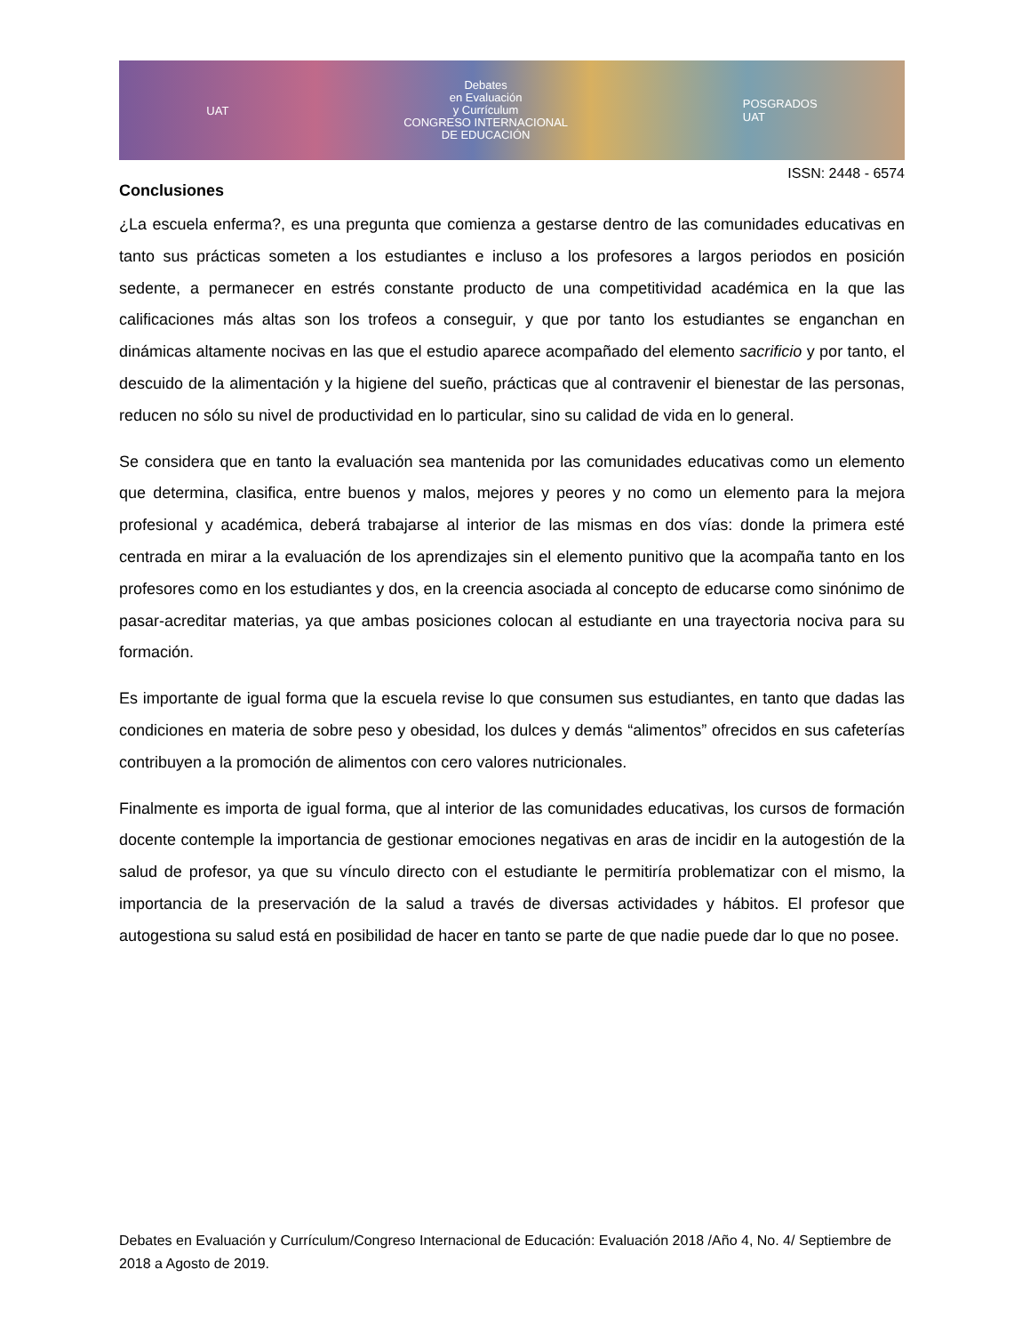UAT
Debates
en Evaluación
y Currículum
CONGRESO INTERNACIONAL
DE EDUCACIÓN
POSGRADOS
UAT
ISSN: 2448 - 6574
Conclusiones
¿La escuela enferma?, es una pregunta que comienza a gestarse dentro de las comunidades educativas en tanto sus prácticas someten a los estudiantes e incluso a los profesores a largos periodos en posición sedente, a permanecer en estrés constante producto de una competitividad académica en la que las calificaciones más altas son los trofeos a conseguir, y que por tanto los estudiantes se enganchan en dinámicas altamente nocivas en las que el estudio aparece acompañado del elemento sacrificio y por tanto, el descuido de la alimentación y la higiene del sueño, prácticas que al contravenir el bienestar de las personas, reducen no sólo su nivel de productividad en lo particular, sino su calidad de vida en lo general.
Se considera que en tanto la evaluación sea mantenida por las comunidades educativas como un elemento que determina, clasifica, entre buenos y malos, mejores y peores y no como un elemento para la mejora profesional y académica, deberá trabajarse al interior de las mismas en dos vías: donde la primera esté centrada en mirar a la evaluación de los aprendizajes sin el elemento punitivo que la acompaña tanto en los profesores como en los estudiantes y dos, en la creencia asociada al concepto de educarse como sinónimo de pasar-acreditar materias, ya que ambas posiciones colocan al estudiante en una trayectoria nociva para su formación.
Es importante de igual forma que la escuela revise lo que consumen sus estudiantes, en tanto que dadas las condiciones en materia de sobre peso y obesidad, los dulces y demás “alimentos” ofrecidos en sus cafeterías contribuyen a la promoción de alimentos con cero valores nutricionales.
Finalmente es importa de igual forma, que al interior de las comunidades educativas, los cursos de formación docente contemple la importancia de gestionar emociones negativas en aras de incidir en la autogestión de la salud de profesor, ya que su vínculo directo con el estudiante le permitiría problematizar con el mismo, la importancia de la preservación de la salud a través de diversas actividades y hábitos. El profesor que autogestiona su salud está en posibilidad de hacer en tanto se parte de que nadie puede dar lo que no posee.
Debates en Evaluación y Currículum/Congreso Internacional de Educación: Evaluación 2018 /Año 4, No. 4/ Septiembre de 2018 a Agosto de 2019.